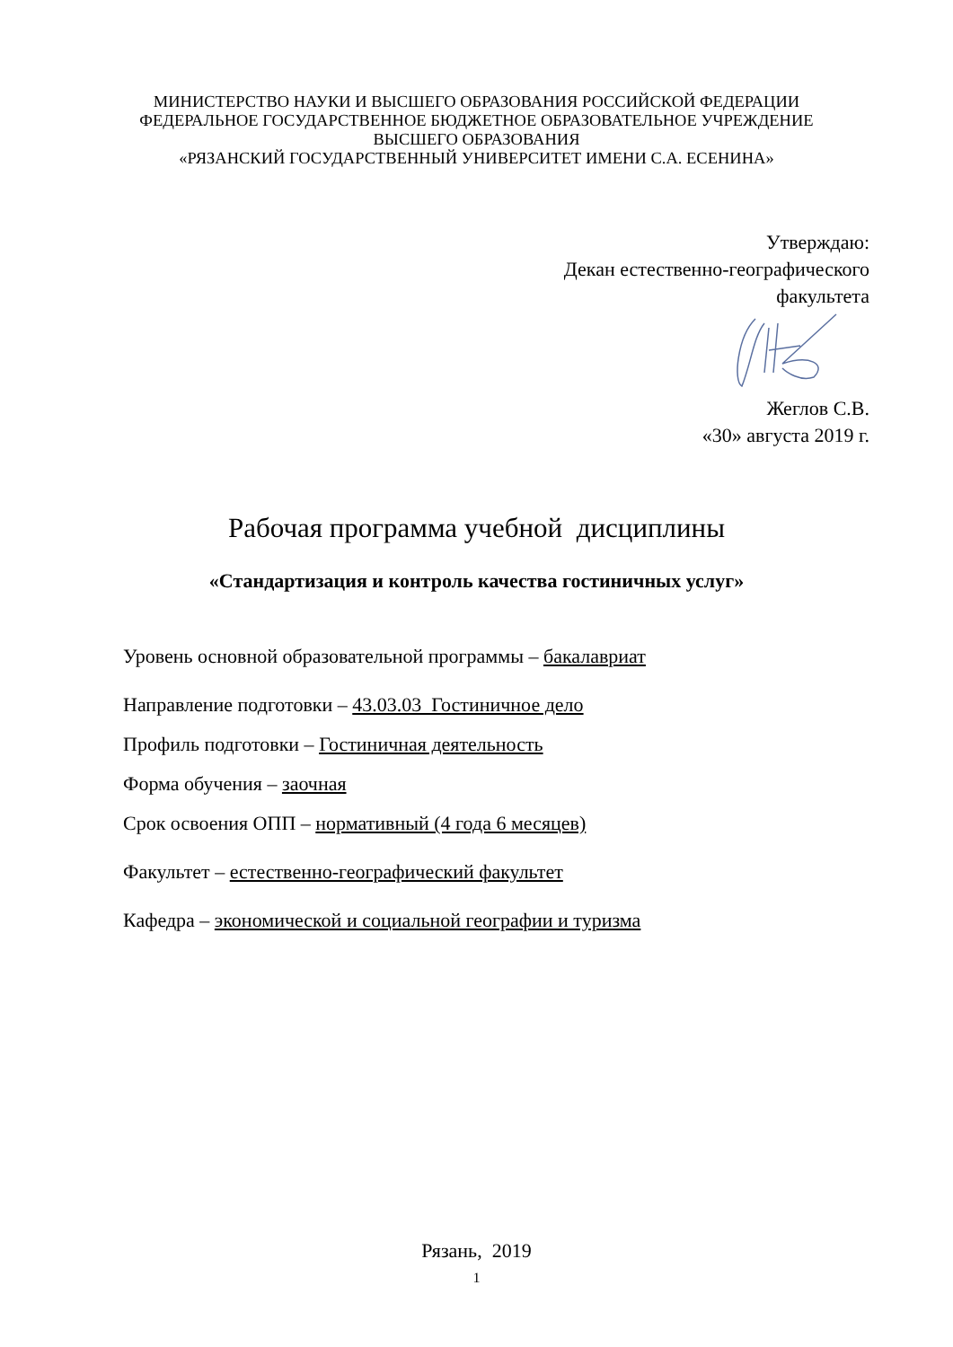МИНИСТЕРСТВО НАУКИ И ВЫСШЕГО ОБРАЗОВАНИЯ РОССИЙСКОЙ ФЕДЕРАЦИИ
ФЕДЕРАЛЬНОЕ ГОСУДАРСТВЕННОЕ БЮДЖЕТНОЕ ОБРАЗОВАТЕЛЬНОЕ УЧРЕЖДЕНИЕ ВЫСШЕГО ОБРАЗОВАНИЯ
«РЯЗАНСКИЙ ГОСУДАРСТВЕННЫЙ УНИВЕРСИТЕТ ИМЕНИ С.А. ЕСЕНИНА»
Утверждаю:
Декан естественно-географического
факультета
Жеглов С.В.
«30» августа 2019 г.
Рабочая программа учебной дисциплины
«Стандартизация и контроль качества гостиничных услуг»
Уровень основной образовательной программы – бакалавриат
Направление подготовки – 43.03.03 Гостиничное дело
Профиль подготовки – Гостиничная деятельность
Форма обучения – заочная
Срок освоения ОПП – нормативный (4 года 6 месяцев)
Факультет – естественно-географический факультет
Кафедра – экономической и социальной географии и туризма
Рязань, 2019
1